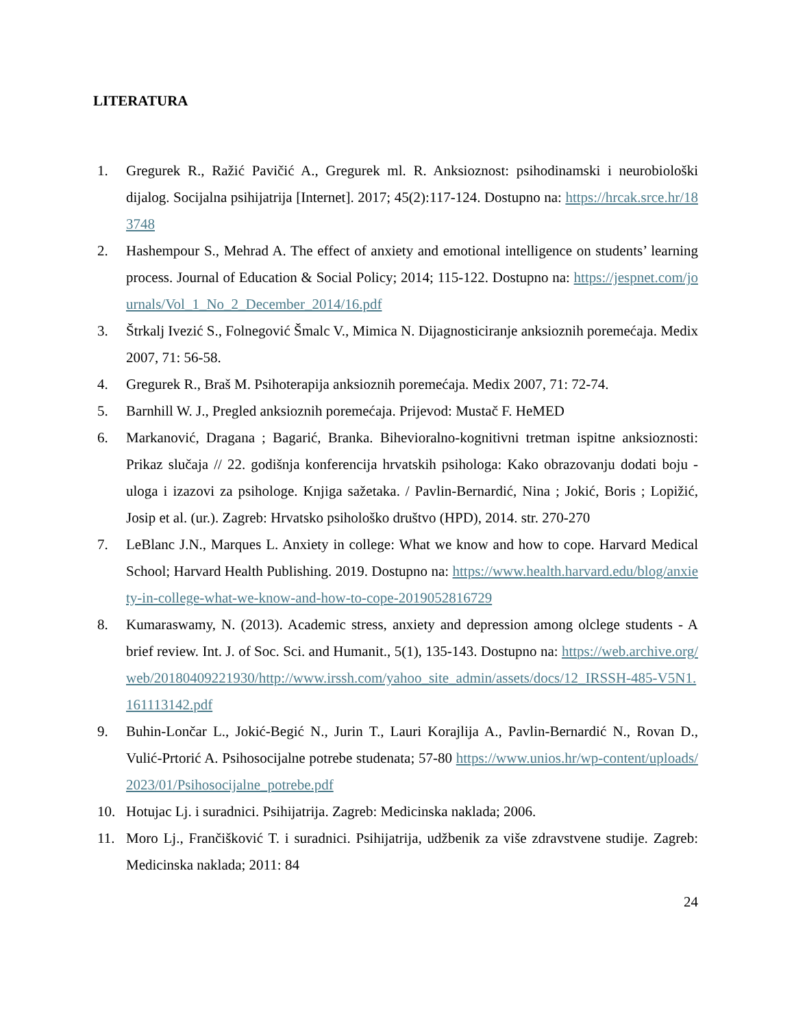LITERATURA
1. Gregurek R., Ražić Pavičić A., Gregurek ml. R. Anksioznost: psihodinamski i neurobiološki dijalog. Socijalna psihijatrija [Internet]. 2017; 45(2):117-124. Dostupno na: https://hrcak.srce.hr/183748
2. Hashempour S., Mehrad A. The effect of anxiety and emotional intelligence on students’ learning process. Journal of Education & Social Policy; 2014; 115-122. Dostupno na: https://jespnet.com/journals/Vol_1_No_2_December_2014/16.pdf
3. Štrkalj Ivezić S., Folnegović Šmalc V., Mimica N. Dijagnosticiranje anksioznih poremećaja. Medix 2007, 71: 56-58.
4. Gregurek R., Braš M. Psihoterapija anksioznih poremećaja. Medix 2007, 71: 72-74.
5. Barnhill W. J., Pregled anksioznih poremećaja. Prijevod: Mustač F. HeMED
6. Markanović, Dragana ; Bagarić, Branka. Bihevioralno-kognitivni tretman ispitne anksioznosti: Prikaz slučaja // 22. godišnja konferencija hrvatskih psihologa: Kako obrazovanju dodati boju - uloga i izazovi za psihologe. Knjiga sažetaka. / Pavlin-Bernardić, Nina ; Jokić, Boris ; Lopižić, Josip et al. (ur.). Zagreb: Hrvatsko psihološko društvo (HPD), 2014. str. 270-270
7. LeBlanc J.N., Marques L. Anxiety in college: What we know and how to cope. Harvard Medical School; Harvard Health Publishing. 2019. Dostupno na: https://www.health.harvard.edu/blog/anxiety-in-college-what-we-know-and-how-to-cope-2019052816729
8. Kumaraswamy, N. (2013). Academic stress, anxiety and depression among olclege students - A brief review. Int. J. of Soc. Sci. and Humanit., 5(1), 135-143. Dostupno na: https://web.archive.org/web/20180409221930/http://www.irssh.com/yahoo_site_admin/assets/docs/12_IRSSH-485-V5N1.161113142.pdf
9. Buhin-Lončar L., Jokić-Begić N., Jurin T., Lauri Korajlija A., Pavlin-Bernardić N., Rovan D., Vulić-Prtorić A. Psihosocijalne potrebe studenata; 57-80 https://www.unios.hr/wp-content/uploads/2023/01/Psihosocijalne_potrebe.pdf
10. Hotujac Lj. i suradnici. Psihijatrija. Zagreb: Medicinska naklada; 2006.
11. Moro Lj., Frančišković T. i suradnici. Psihijatrija, udžbenik za više zdravstvene studije. Zagreb: Medicinska naklada; 2011: 84
24